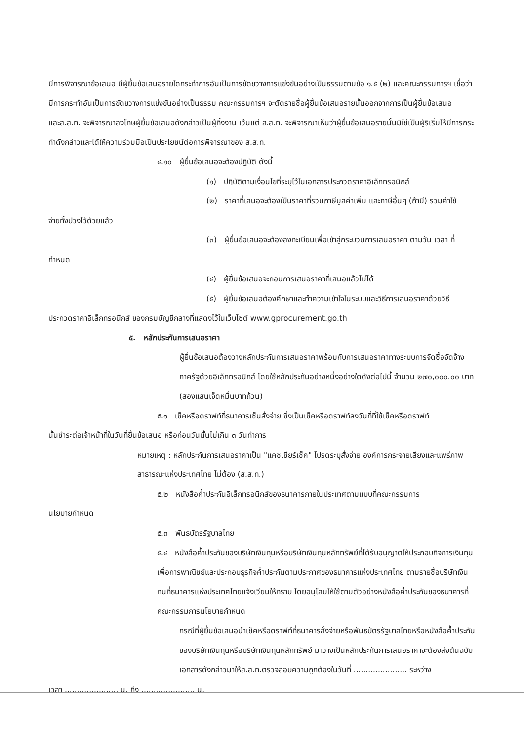มีการพิจารณาข้อเสนอ มีผู้ยื่นข้อเสนอรายใดกระทำการอันเป็นการขัดขวางการแข่งขันอย่างเป็นธรรมตามข้อ ๑.๕ (๒) และคณะกรรมการฯ เชื่อว่ามีการกระทำอันเป็นการขัดขวางการแข่งขันอย่างเป็นธรรม คณะกรรมการฯ จะตัดรายชื่อผู้ยื่นข้อเสนอรายนั้นออกจากการเป็นผู้ยื่นข้อเสนอ และส.ส.ท. จะพิจารณาลงโทษผู้ยื่นข้อเสนอดังกล่าวเป็นผู้ทิ้งงาน เว้นแต่ ส.ส.ท. จะพิจารณาเห็นว่าผู้ยื่นข้อเสนอรายนั้นมิใช่เป็นผู้ริเริ่มให้มีการกระทำดังกล่าวและได้ให้ความร่วมมือเป็นประโยชน์ต่อการพิจารณาของ ส.ส.ท.
๔.๑๐ ผู้ยื่นข้อเสนอจะต้องปฏิบัติ ดังนี้
(๑) ปฏิบัติตามเงื่อนไขที่ระบุไว้ในเอกสารประกวดราคาอิเล็กทรอนิกส์
(๒) ราคาที่เสนอจะต้องเป็นราคาที่รวมภาษีมูลค่าเพิ่ม และภาษีอื่นๆ (ถ้ามี) รวมค่าใช้
จ่ายทั้งปวงไว้ด้วยแล้ว
(๓) ผู้ยื่นข้อเสนอจะต้องลงทะเบียนเพื่อเข้าสู่กระบวนการเสนอราคา ตามวัน เวลา ที่
กำหนด
(๔) ผู้ยื่นข้อเสนอจะถอนการเสนอราคาที่เสนอแล้วไม่ได้
(๕) ผู้ยื่นข้อเสนอต้องศึกษาและทำความเข้าใจในระบบและวิธีการเสนอราคาด้วยวิธี
ประกวดราคาอิเล็กทรอนิกส์ ของกรมบัญชีกลางที่แสดงไว้ในเว็บไซต์ www.gprocurement.go.th
๕. หลักประกันการเสนอราคา
ผู้ยื่นข้อเสนอต้องวางหลักประกันการเสนอราคาพร้อมกับการเสนอราคาทางระบบการจัดซื้อจัดจ้างภาครัฐด้วยอิเล็กทรอนิกส์ โดยใช้หลักประกันอย่างหนึ่งอย่างใดดังต่อไปนี้ จำนวน ๒๗๐,๐๐๐.๐๐ บาท (สองแสนเจ็ดหมื่นบาทถ้วน)
๕.๑ เช็คหรือดราฟท์ที่ธนาคารเซ็นสั่งจ่าย ซึ่งเป็นเช็คหรือดราฟท์ลงวันที่ที่ใช้เช็คหรือดราฟท์
นั้นชำระต่อเจ้าหน้าที่ในวันที่ยื่นข้อเสนอ หรือก่อนวันนั้นไม่เกิน ๓ วันทำการ
หมายเหตุ : หลักประกันการเสนอราคาเป็น "แคชเชียร์เช็ค" โปรดระบุสั่งจ่าย องค์การกระจายเสียงและแพร่ภาพสาธารณะแห่งประเทศไทย ไม่ต้อง (ส.ส.ท.)
๕.๒ หนังสือค้ำประกันอิเล็กทรอนิกส์ของธนาคารภายในประเทศตามแบบที่คณะกรรมการ
นโยบายกำหนด
๕.๓ พันธบัตรรัฐบาลไทย
๕.๔ หนังสือค้ำประกันของบริษัทเงินทุนหรือบริษัทเงินทุนหลักทรัพย์ที่ได้รับอนุญาตให้ประกอบกิจการเงินทุนเพื่อการพาณิชย์และประกอบธุรกิจค้ำประกันตามประกาศของธนาคารแห่งประเทศไทย ตามรายชื่อบริษัทเงินทุนที่ธนาคารแห่งประเทศไทยแจ้งเวียนให้ทราบ โดยอนุโลมให้ใช้ตามตัวอย่างหนังสือค้ำประกันของธนาคารที่คณะกรรมการนโยบายกำหนด
กรณีที่ผู้ยื่นข้อเสนอนำเช็คหรือดราฟท์ที่ธนาคารสั่งจ่ายหรือพันธบัตรรัฐบาลไทยหรือหนังสือค้ำประกันของบริษัทเงินทุนหรือบริษัทเงินทุนหลักทรัพย์ มาวางเป็นหลักประกันการเสนอราคาจะต้องส่งต้นฉบับเอกสารดังกล่าวมาให้ส.ส.ท.ตรวจสอบความถูกต้องในวันที่ ...................... ระหว่าง
เวลา ...................... น. ถึง ...................... น.